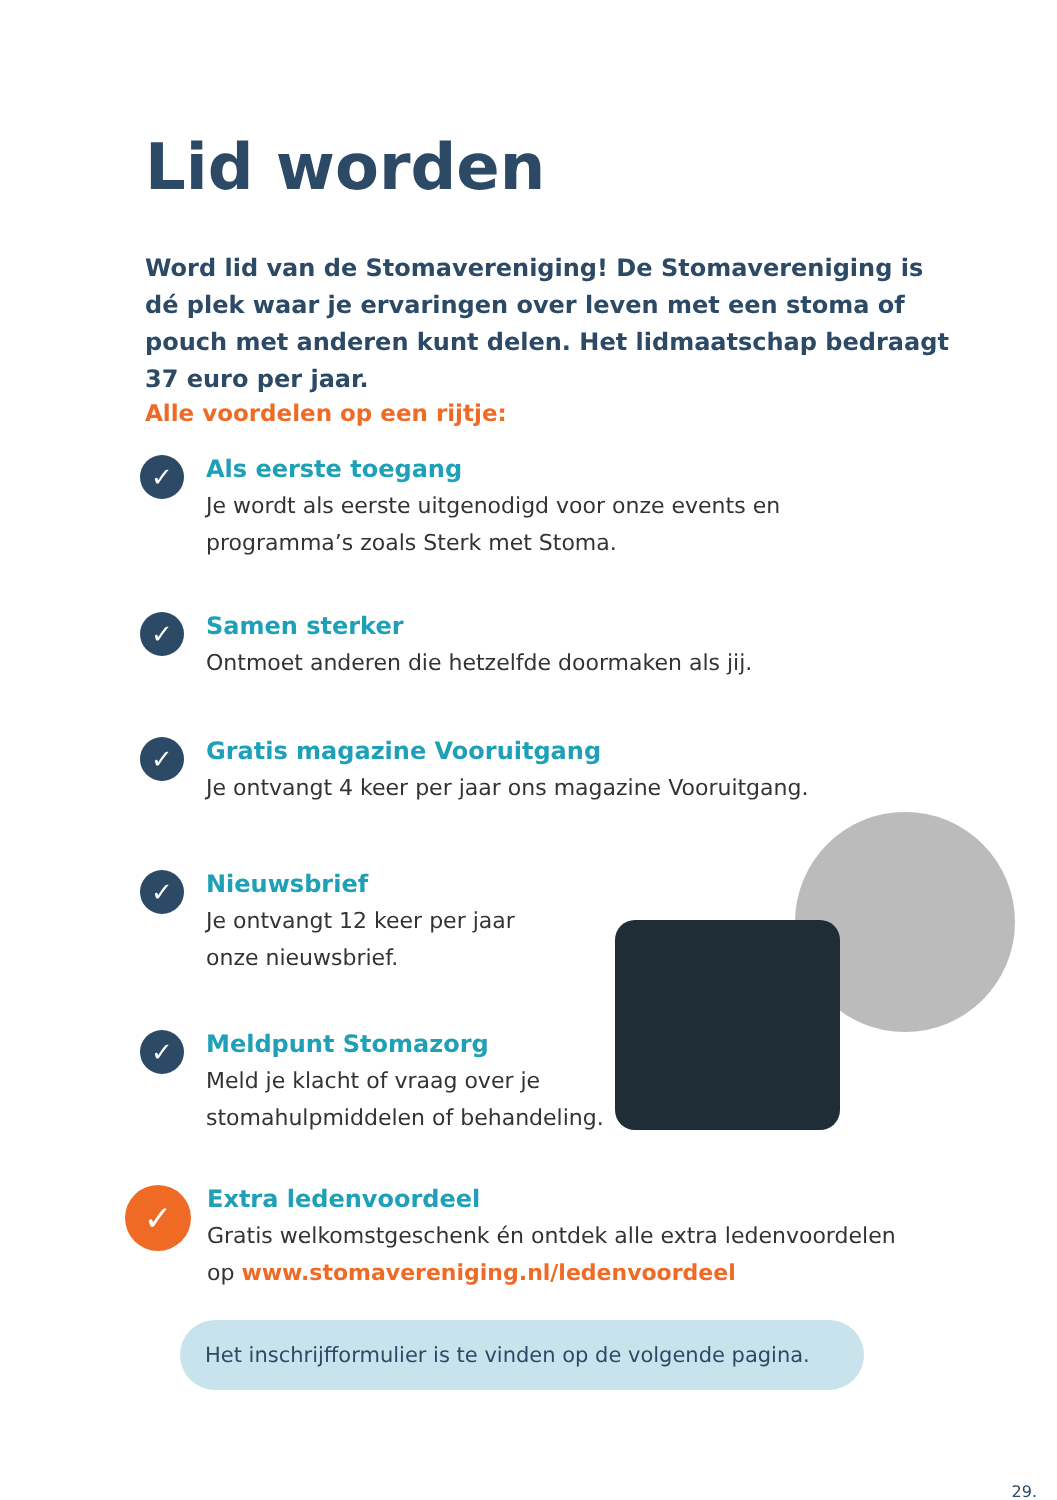Lid worden
Word lid van de Stomavereniging! De Stomavereniging is dé plek waar je ervaringen over leven met een stoma of pouch met anderen kunt delen. Het lidmaatschap bedraagt 37 euro per jaar.
Alle voordelen op een rijtje:
✓
Als eerste toegang
Je wordt als eerste uitgenodigd voor onze events en
programma’s zoals Sterk met Stoma.
✓
Samen sterker
Ontmoet anderen die hetzelfde doormaken als jij.
✓
Gratis magazine Vooruitgang
Je ontvangt 4 keer per jaar ons magazine Vooruitgang.
✓
Nieuwsbrief
Je ontvangt 12 keer per jaar
onze nieuwsbrief.
✓
Meldpunt Stomazorg
Meld je klacht of vraag over je
stomahulpmiddelen of behandeling.
✓
Extra ledenvoordeel
Gratis welkomstgeschenk én ontdek alle extra ledenvoordelen
op www.stomavereniging.nl/ledenvoordeel
Het inschrijfformulier is te vinden op de volgende pagina.
29.